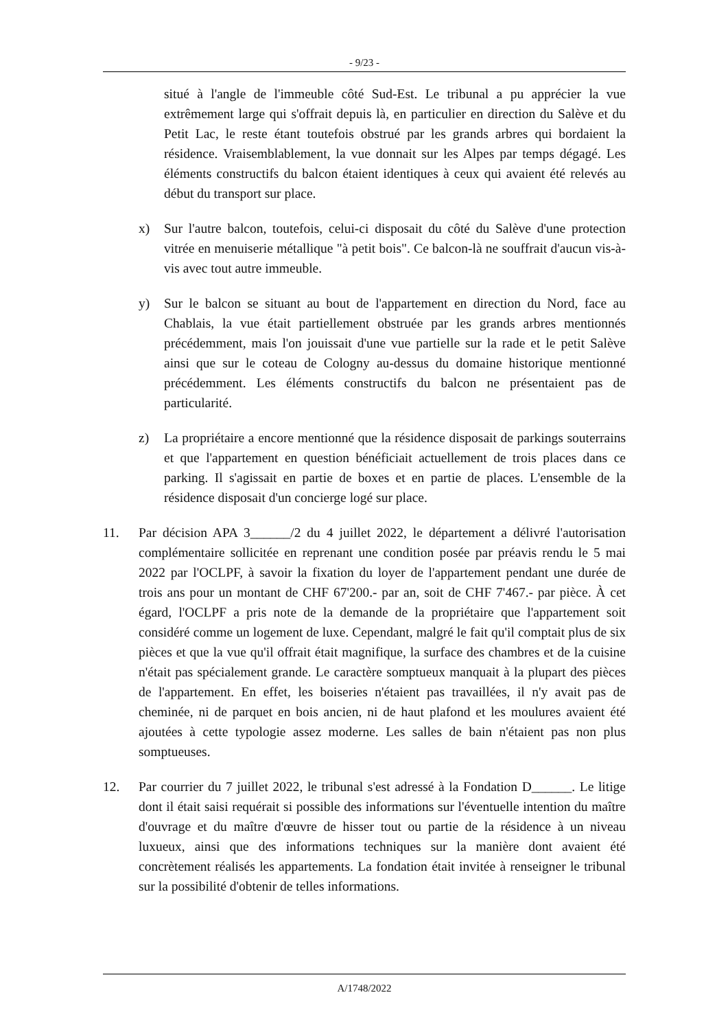- 9/23 -
situé à l'angle de l'immeuble côté Sud-Est. Le tribunal a pu apprécier la vue extrêmement large qui s'offrait depuis là, en particulier en direction du Salève et du Petit Lac, le reste étant toutefois obstrué par les grands arbres qui bordaient la résidence. Vraisemblablement, la vue donnait sur les Alpes par temps dégagé. Les éléments constructifs du balcon étaient identiques à ceux qui avaient été relevés au début du transport sur place.
x) Sur l'autre balcon, toutefois, celui-ci disposait du côté du Salève d'une protection vitrée en menuiserie métallique "à petit bois". Ce balcon-là ne souffrait d'aucun vis-à-vis avec tout autre immeuble.
y) Sur le balcon se situant au bout de l'appartement en direction du Nord, face au Chablais, la vue était partiellement obstruée par les grands arbres mentionnés précédemment, mais l'on jouissait d'une vue partielle sur la rade et le petit Salève ainsi que sur le coteau de Cologny au-dessus du domaine historique mentionné précédemment. Les éléments constructifs du balcon ne présentaient pas de particularité.
z) La propriétaire a encore mentionné que la résidence disposait de parkings souterrains et que l'appartement en question bénéficiait actuellement de trois places dans ce parking. Il s'agissait en partie de boxes et en partie de places. L'ensemble de la résidence disposait d'un concierge logé sur place.
11. Par décision APA 3______/2 du 4 juillet 2022, le département a délivré l'autorisation complémentaire sollicitée en reprenant une condition posée par préavis rendu le 5 mai 2022 par l'OCLPF, à savoir la fixation du loyer de l'appartement pendant une durée de trois ans pour un montant de CHF 67'200.- par an, soit de CHF 7'467.- par pièce. À cet égard, l'OCLPF a pris note de la demande de la propriétaire que l'appartement soit considéré comme un logement de luxe. Cependant, malgré le fait qu'il comptait plus de six pièces et que la vue qu'il offrait était magnifique, la surface des chambres et de la cuisine n'était pas spécialement grande. Le caractère somptueux manquait à la plupart des pièces de l'appartement. En effet, les boiseries n'étaient pas travaillées, il n'y avait pas de cheminée, ni de parquet en bois ancien, ni de haut plafond et les moulures avaient été ajoutées à cette typologie assez moderne. Les salles de bain n'étaient pas non plus somptueuses.
12. Par courrier du 7 juillet 2022, le tribunal s'est adressé à la Fondation D______. Le litige dont il était saisi requérait si possible des informations sur l'éventuelle intention du maître d'ouvrage et du maître d'œuvre de hisser tout ou partie de la résidence à un niveau luxueux, ainsi que des informations techniques sur la manière dont avaient été concrètement réalisés les appartements. La fondation était invitée à renseigner le tribunal sur la possibilité d'obtenir de telles informations.
A/1748/2022